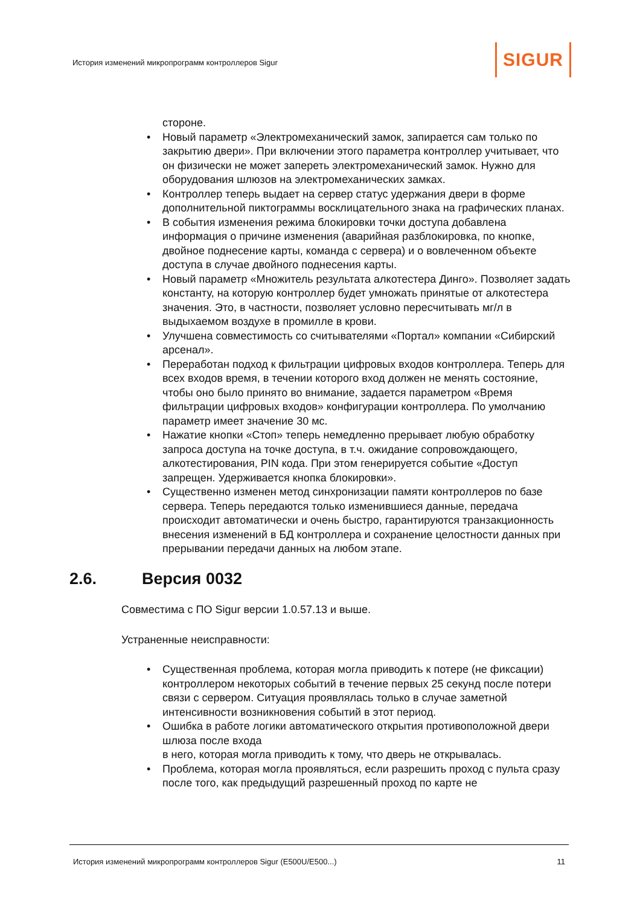История изменений микропрограмм контроллеров Sigur
SIGUR
стороне.
• Новый параметр «Электромеханический замок, запирается сам только по закрытию двери». При включении этого параметра контроллер учитывает, что он физически не может запереть электромеханический замок. Нужно для оборудования шлюзов на электромеханических замках.
• Контроллер теперь выдает на сервер статус удержания двери в форме дополнительной пиктограммы восклицательного знака на графических планах.
• В события изменения режима блокировки точки доступа добавлена информация о причине изменения (аварийная разблокировка, по кнопке, двойное поднесение карты, команда с сервера) и о вовлеченном объекте доступа в случае двойного поднесения карты.
• Новый параметр «Множитель результата алкотестера Динго». Позволяет задать константу, на которую контроллер будет умножать принятые от алкотестера значения. Это, в частности, позволяет условно пересчитывать мг/л в выдыхаемом воздухе в промилле в крови.
• Улучшена совместимость со считывателями «Портал» компании «Сибирский арсенал».
• Переработан подход к фильтрации цифровых входов контроллера. Теперь для всех входов время, в течении которого вход должен не менять состояние, чтобы оно было принято во внимание, задается параметром «Время фильтрации цифровых входов» конфигурации контроллера. По умолчанию параметр имеет значение 30 мс.
• Нажатие кнопки «Стоп» теперь немедленно прерывает любую обработку запроса доступа на точке доступа, в т.ч. ожидание сопровождающего, алкотестирования, PIN кода. При этом генерируется событие «Доступ запрещен. Удерживается кнопка блокировки».
• Существенно изменен метод синхронизации памяти контроллеров по базе сервера. Теперь передаются только изменившиеся данные, передача происходит автоматически и очень быстро, гарантируются транзакционность внесения изменений в БД контроллера и сохранение целостности данных при прерывании передачи данных на любом этапе.
2.6. Версия 0032
Совместима с ПО Sigur версии 1.0.57.13 и выше.
Устраненные неисправности:
• Существенная проблема, которая могла приводить к потере (не фиксации) контроллером некоторых событий в течение первых 25 секунд после потери связи с сервером. Ситуация проявлялась только в случае заметной интенсивности возникновения событий в этот период.
• Ошибка в работе логики автоматического открытия противоположной двери шлюза после входа
в него, которая могла приводить к тому, что дверь не открывалась.
• Проблема, которая могла проявляться, если разрешить проход с пульта сразу после того, как предыдущий разрешенный проход по карте не
История изменений микропрограмм контроллеров Sigur (E500U/E500...) 11